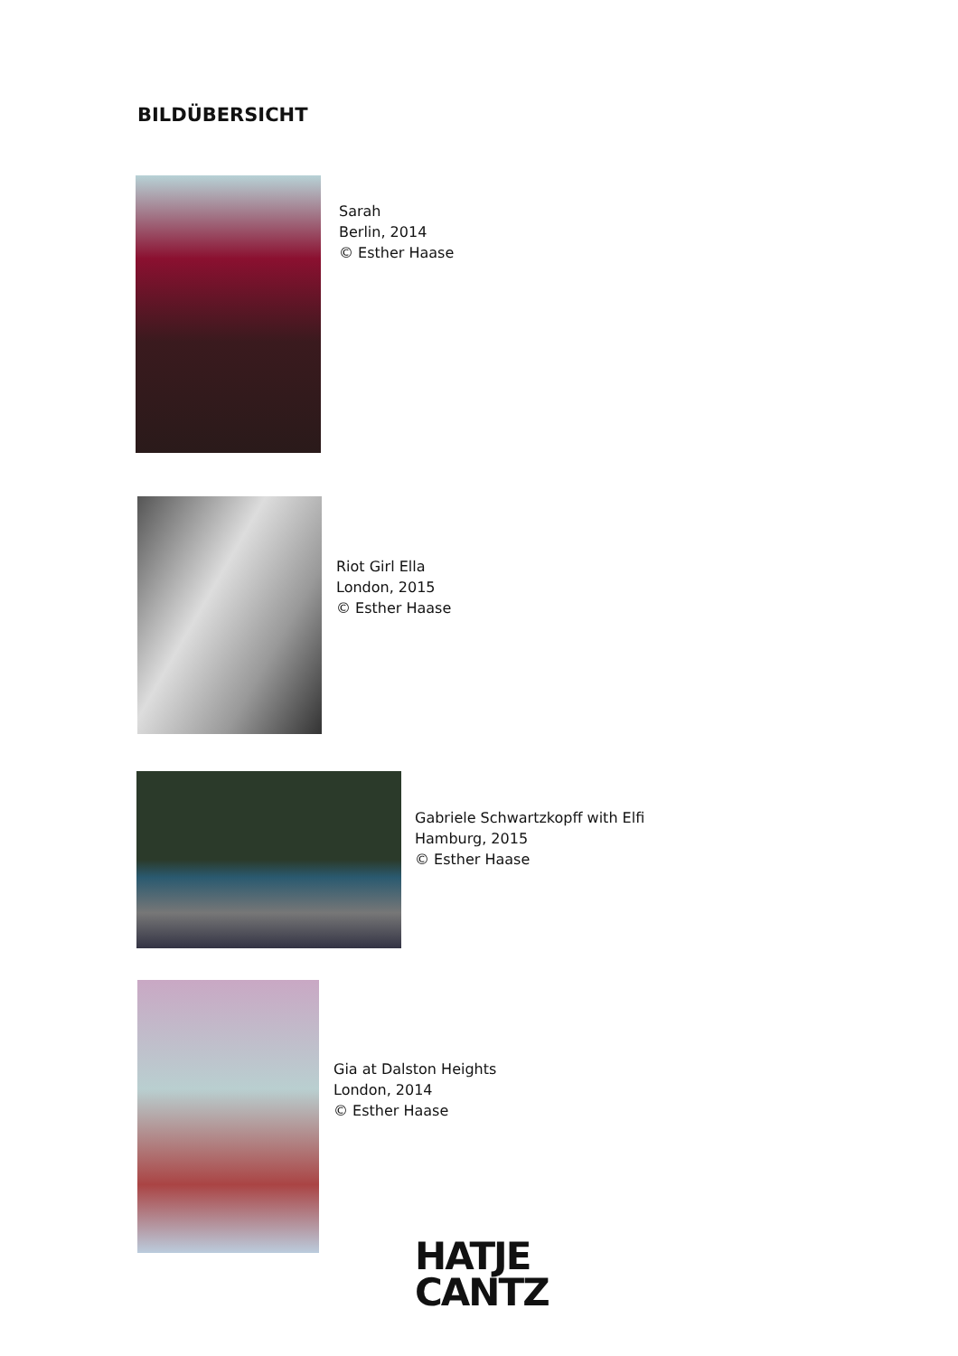BILDÜBERSICHT
Sarah
Berlin, 2014
© Esther Haase
Riot Girl Ella
London, 2015
© Esther Haase
Gabriele Schwartzkopff with Elfi
Hamburg, 2015
© Esther Haase
Gia at Dalston Heights
London, 2014
© Esther Haase
HATJE
CANTZ